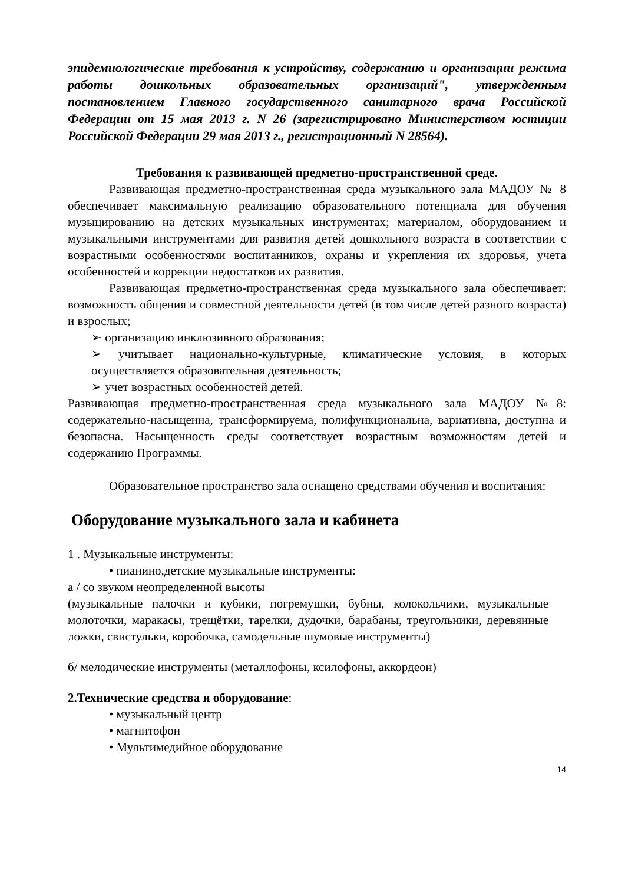эпидемиологические требования к устройству, содержанию и организации режима работы дошкольных образовательных организаций", утвержденным постановлением Главного государственного санитарного врача Российской Федерации от 15 мая 2013 г. N 26 (зарегистрировано Министерством юстиции Российской Федерации 29 мая 2013 г., регистрационный N 28564).
Требования к развивающей предметно-пространственной среде.
Развивающая предметно-пространственная среда музыкального зала МАДОУ № 8 обеспечивает максимальную реализацию образовательного потенциала для обучения музыцированию на детских музыкальных инструментах; материалом, оборудованием и музыкальными инструментами для развития детей дошкольного возраста в соответствии с возрастными особенностями воспитанников, охраны и укрепления их здоровья, учета особенностей и коррекции недостатков их развития.
Развивающая предметно-пространственная среда музыкального зала обеспечивает: возможность общения и совместной деятельности детей (в том числе детей разного возраста) и взрослых;
➢ организацию инклюзивного образования;
➢ учитывает национально-культурные, климатические условия, в которых осуществляется образовательная деятельность;
➢ учет возрастных особенностей детей.
Развивающая предметно-пространственная среда музыкального зала МАДОУ №8: содержательно-насыщенна, трансформируема, полифункциональна, вариативна, доступна и безопасна. Насыщенность среды соответствует возрастным возможностям детей и содержанию Программы.
Образовательное пространство зала оснащено средствами обучения и воспитания:
Оборудование музыкального зала и кабинета
1 . Музыкальные инструменты:
• пианино,детские музыкальные инструменты:
а / со звуком неопределенной высоты
(музыкальные палочки и кубики, погремушки, бубны, колокольчики, музыкальные молоточки, маракасы, трещётки, тарелки, дудочки, барабаны, треугольники, деревянные ложки, свистульки, коробочка, самодельные шумовые инструменты)
б/ мелодические инструменты (металлофоны, ксилофоны, аккордеон)
2.Технические средства и оборудование:
• музыкальный центр
• магнитофон
• Мультимедийное оборудование
14